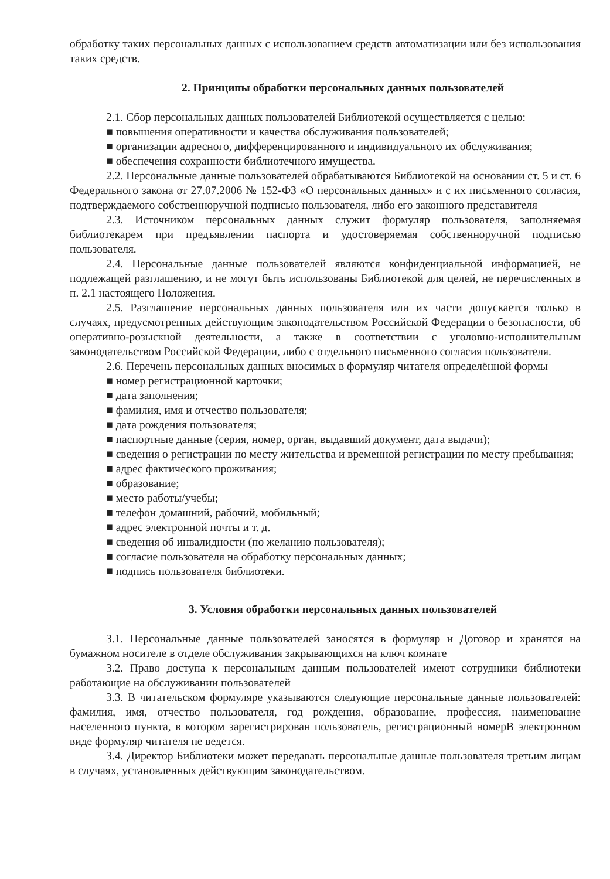обработку таких персональных данных с использованием средств автоматизации или без использования таких средств.
2. Принципы обработки персональных данных пользователей
2.1. Сбор персональных данных пользователей Библиотекой осуществляется с целью:
■ повышения оперативности и качества обслуживания пользователей;
■ организации адресного, дифференцированного и индивидуального их обслуживания;
■ обеспечения сохранности библиотечного имущества.
2.2. Персональные данные пользователей обрабатываются Библиотекой на основании ст. 5 и ст. 6 Федерального закона от 27.07.2006 № 152-ФЗ «О персональных данных» и с их письменного согласия, подтверждаемого собственноручной подписью пользователя, либо его законного представителя
2.3. Источником персональных данных служит формуляр пользователя, заполняемая библиотекарем при предъявлении паспорта и удостоверяемая собственноручной подписью пользователя.
2.4. Персональные данные пользователей являются конфиденциальной информацией, не подлежащей разглашению, и не могут быть использованы Библиотекой для целей, не перечисленных в п. 2.1 настоящего Положения.
2.5. Разглашение персональных данных пользователя или их части допускается только в случаях, предусмотренных действующим законодательством Российской Федерации о безопасности, об оперативно-розыскной деятельности, а также в соответствии с уголовно-исполнительным законодательством Российской Федерации, либо с отдельного письменного согласия пользователя.
2.6. Перечень персональных данных вносимых в формуляр читателя определённой формы
■ номер регистрационной карточки;
■ дата заполнения;
■ фамилия, имя и отчество пользователя;
■ дата рождения пользователя;
■ паспортные данные (серия, номер, орган, выдавший документ, дата выдачи);
■ сведения о регистрации по месту жительства и временной регистрации по месту пребывания;
■ адрес фактического проживания;
■ образование;
■ место работы/учебы;
■ телефон домашний, рабочий, мобильный;
■ адрес электронной почты и т. д.
■ сведения об инвалидности (по желанию пользователя);
■ согласие пользователя на обработку персональных данных;
■ подпись пользователя библиотеки.
3. Условия обработки персональных данных пользователей
3.1. Персональные данные пользователей заносятся в формуляр и Договор и хранятся на бумажном носителе в отделе обслуживания закрывающихся на ключ комнате
3.2. Право доступа к персональным данным пользователей имеют сотрудники библиотеки работающие на обслуживании пользователей
3.3. В читательском формуляре указываются следующие персональные данные пользователей: фамилия, имя, отчество пользователя, год рождения, образование, профессия, наименование населенного пункта, в котором зарегистрирован пользователь, регистрационный номерВ электронном виде формуляр читателя не ведется.
3.4. Директор Библиотеки может передавать персональные данные пользователя третьим лицам в случаях, установленных действующим законодательством.